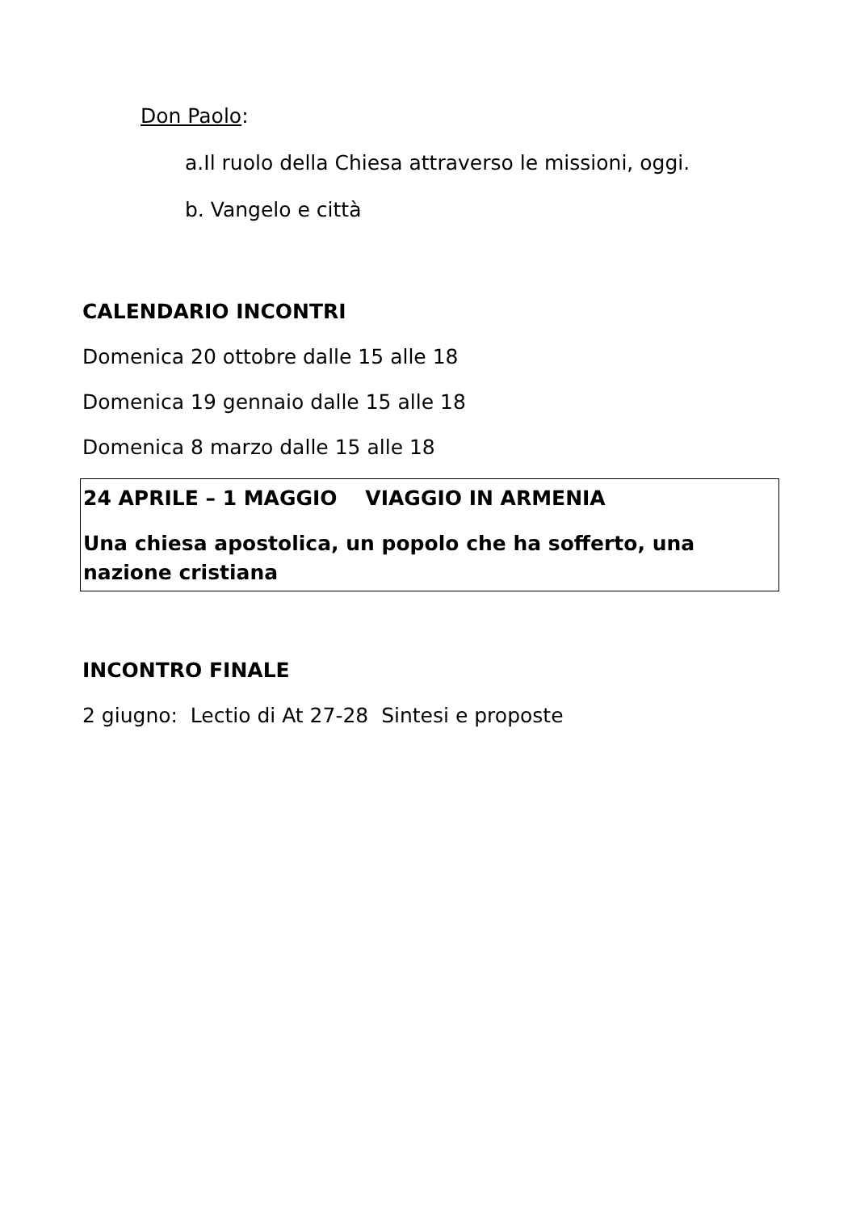Don Paolo:
a.Il ruolo della Chiesa attraverso le missioni, oggi.
b. Vangelo e città
CALENDARIO INCONTRI
Domenica 20 ottobre dalle 15 alle 18
Domenica 19 gennaio dalle 15 alle 18
Domenica 8 marzo dalle 15 alle 18
24 APRILE – 1 MAGGIO VIAGGIO IN ARMENIA
Una chiesa apostolica, un popolo che ha sofferto, una nazione cristiana
INCONTRO FINALE
2 giugno: Lectio di At 27-28 Sintesi e proposte